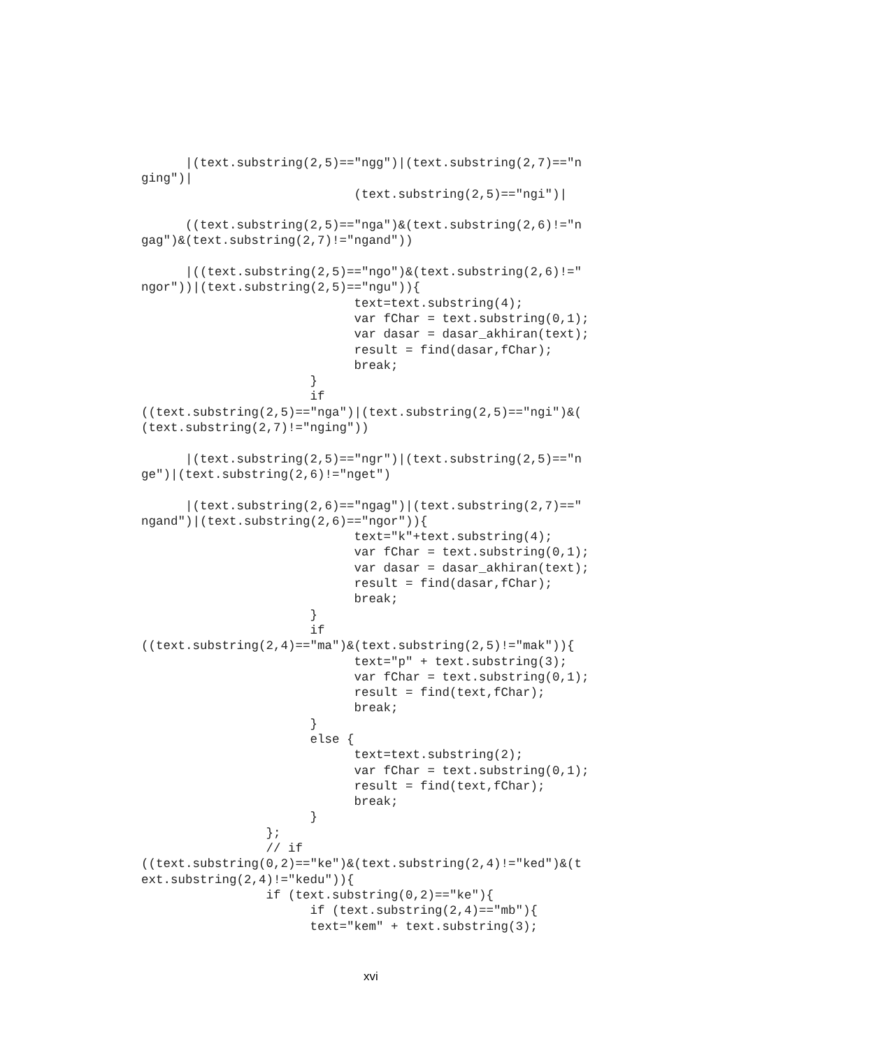|(text.substring(2,5)=="ngg")|(text.substring(2,7)=="n
ging")|
                             (text.substring(2,5)=="ngi")|

      ((text.substring(2,5)=="nga")&(text.substring(2,6)!="n
gag")&(text.substring(2,7)!="ngand"))

      |((text.substring(2,5)=="ngo")&(text.substring(2,6)!="
ngor"))|(text.substring(2,5)=="ngu")){
                             text=text.substring(4);
                             var fChar = text.substring(0,1);
                             var dasar = dasar_akhiran(text);
                             result = find(dasar,fChar);
                             break;
                       }
                       if
((text.substring(2,5)=="nga")|(text.substring(2,5)=="ngi")&(
(text.substring(2,7)!="nging"))

      |(text.substring(2,5)=="ngr")|(text.substring(2,5)=="n
ge")|(text.substring(2,6)!="nget")

      |(text.substring(2,6)=="ngag")|(text.substring(2,7)=="
ngand")|(text.substring(2,6)=="ngor")){
                             text="k"+text.substring(4);
                             var fChar = text.substring(0,1);
                             var dasar = dasar_akhiran(text);
                             result = find(dasar,fChar);
                             break;
                       }
                       if
((text.substring(2,4)=="ma")&(text.substring(2,5)!="mak")){
                             text="p" + text.substring(3);
                             var fChar = text.substring(0,1);
                             result = find(text,fChar);
                             break;
                       }
                       else {
                             text=text.substring(2);
                             var fChar = text.substring(0,1);
                             result = find(text,fChar);
                             break;
                       }
                 };
                 // if
((text.substring(0,2)=="ke")&(text.substring(2,4)!="ked")&(t
ext.substring(2,4)!="kedu")){
                 if (text.substring(0,2)=="ke"){
                       if (text.substring(2,4)=="mb"){
                       text="kem" + text.substring(3);
xvi